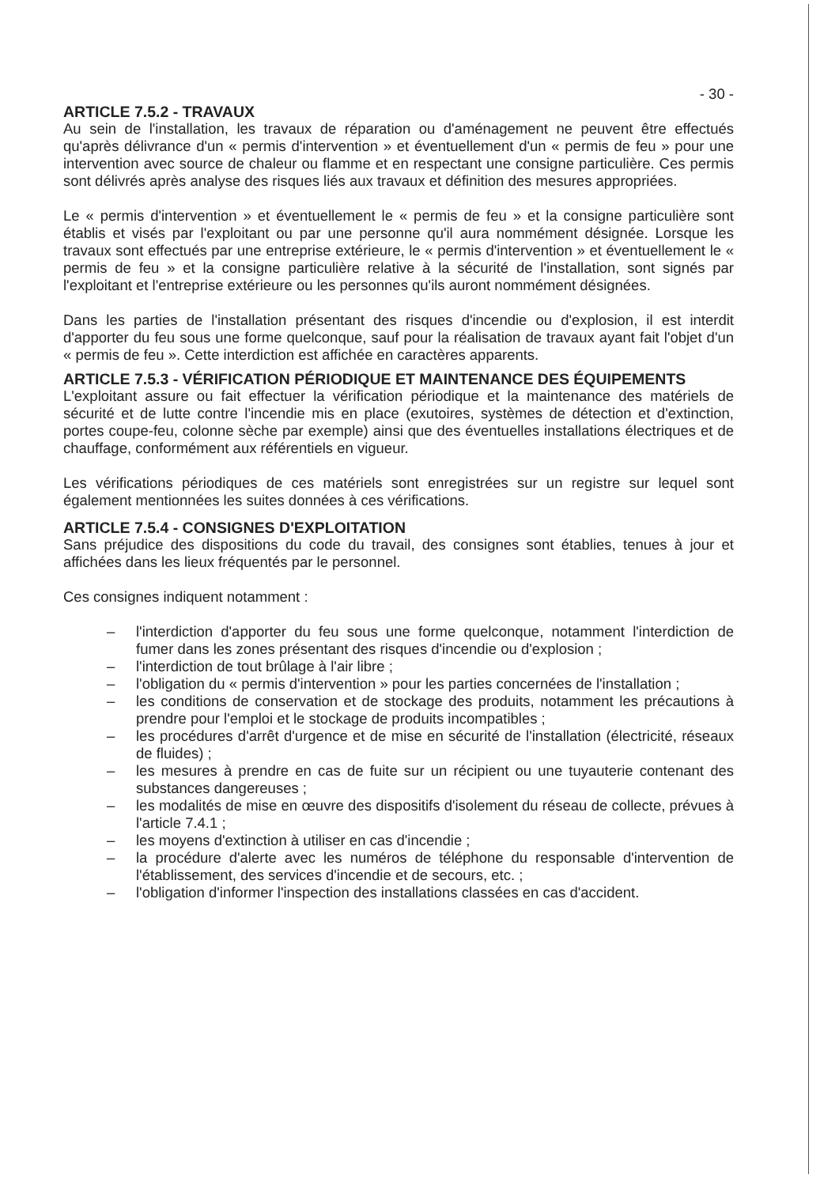- 30 -
ARTICLE 7.5.2 - TRAVAUX
Au sein de l'installation, les travaux de réparation ou d'aménagement ne peuvent être effectués qu'après délivrance d'un « permis d'intervention » et éventuellement d'un « permis de feu » pour une intervention avec source de chaleur ou flamme et en respectant une consigne particulière. Ces permis sont délivrés après analyse des risques liés aux travaux et définition des mesures appropriées.
Le « permis d'intervention » et éventuellement le « permis de feu » et la consigne particulière sont établis et visés par l'exploitant ou par une personne qu'il aura nommément désignée. Lorsque les travaux sont effectués par une entreprise extérieure, le « permis d'intervention » et éventuellement le « permis de feu » et la consigne particulière relative à la sécurité de l'installation, sont signés par l'exploitant et l'entreprise extérieure ou les personnes qu'ils auront nommément désignées.
Dans les parties de l'installation présentant des risques d'incendie ou d'explosion, il est interdit d'apporter du feu sous une forme quelconque, sauf pour la réalisation de travaux ayant fait l'objet d'un « permis de feu ». Cette interdiction est affichée en caractères apparents.
ARTICLE 7.5.3 - VÉRIFICATION PÉRIODIQUE ET MAINTENANCE DES ÉQUIPEMENTS
L'exploitant assure ou fait effectuer la vérification périodique et la maintenance des matériels de sécurité et de lutte contre l'incendie mis en place (exutoires, systèmes de détection et d'extinction, portes coupe-feu, colonne sèche par exemple) ainsi que des éventuelles installations électriques et de chauffage, conformément aux référentiels en vigueur.
Les vérifications périodiques de ces matériels sont enregistrées sur un registre sur lequel sont également mentionnées les suites données à ces vérifications.
ARTICLE 7.5.4 - CONSIGNES D'EXPLOITATION
Sans préjudice des dispositions du code du travail, des consignes sont établies, tenues à jour et affichées dans les lieux fréquentés par le personnel.
Ces consignes indiquent notamment :
– l'interdiction d'apporter du feu sous une forme quelconque, notamment l'interdiction de fumer dans les zones présentant des risques d'incendie ou d'explosion ;
– l'interdiction de tout brûlage à l'air libre ;
– l'obligation du « permis d'intervention » pour les parties concernées de l'installation ;
– les conditions de conservation et de stockage des produits, notamment les précautions à prendre pour l'emploi et le stockage de produits incompatibles ;
– les procédures d'arrêt d'urgence et de mise en sécurité de l'installation (électricité, réseaux de fluides) ;
– les mesures à prendre en cas de fuite sur un récipient ou une tuyauterie contenant des substances dangereuses ;
– les modalités de mise en œuvre des dispositifs d'isolement du réseau de collecte, prévues à l'article 7.4.1 ;
– les moyens d'extinction à utiliser en cas d'incendie ;
– la procédure d'alerte avec les numéros de téléphone du responsable d'intervention de l'établissement, des services d'incendie et de secours, etc. ;
– l'obligation d'informer l'inspection des installations classées en cas d'accident.